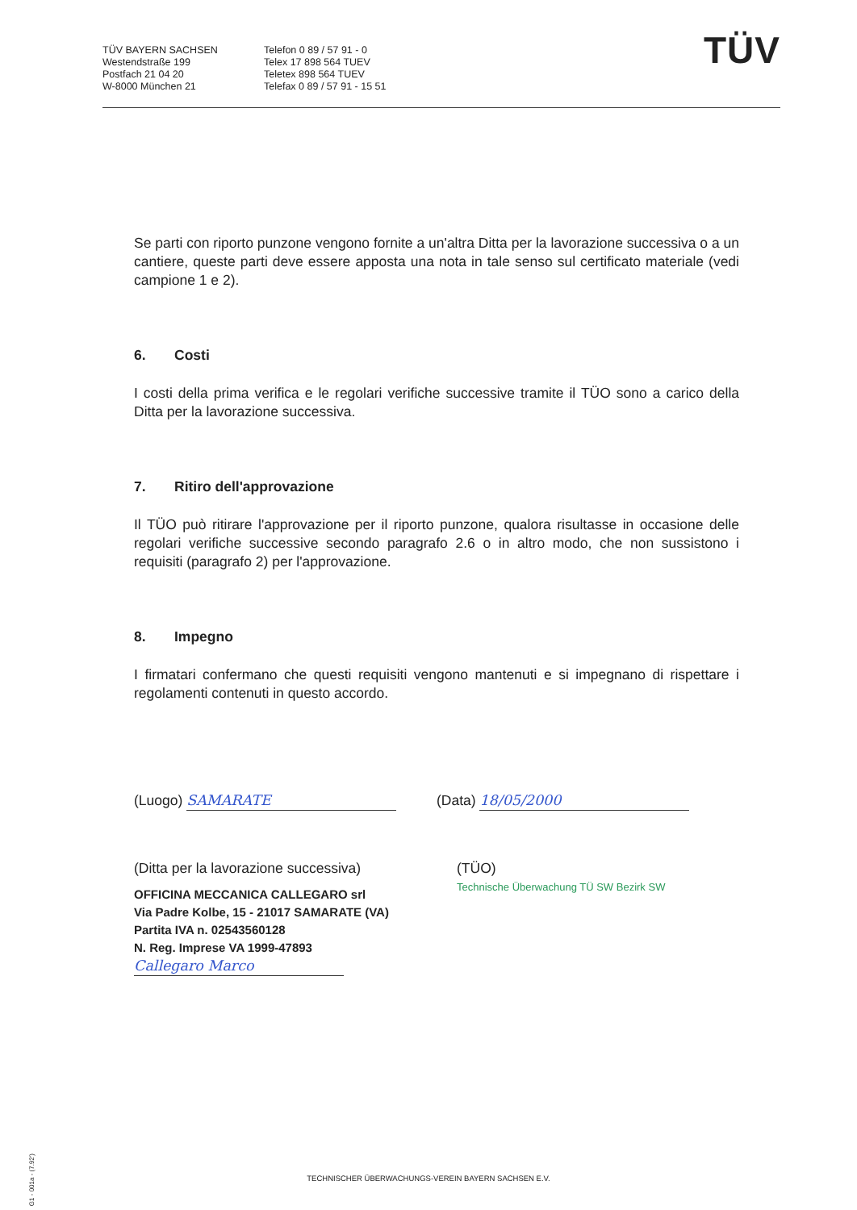TÜV BAYERN SACHSEN
Westendstraße 199
Postfach 21 04 20
W-8000 München 21
Telefon 0 89 / 57 91 - 0
Telex 17 898 564 TUEV
Teletex 898 564 TUEV
Telefax 0 89 / 57 91 - 15 51
TÜV
Se parti con riporto punzone vengono fornite a un'altra Ditta per la lavorazione successiva o a un cantiere, queste parti deve essere apposta una nota in tale senso sul certificato materiale (vedi campione 1 e 2).
6. Costi
I costi della prima verifica e le regolari verifiche successive tramite il TÜO sono a carico della Ditta per la lavorazione successiva.
7. Ritiro dell'approvazione
Il TÜO può ritirare l'approvazione per il riporto punzone, qualora risultasse in occasione delle regolari verifiche successive secondo paragrafo 2.6 o in altro modo, che non sussistono i requisiti (paragrafo 2) per l'approvazione.
8. Impegno
I firmatari confermano che questi requisiti vengono mantenuti e si impegnano di rispettare i regolamenti contenuti in questo accordo.
(Luogo) SAMARATE (Data) 18/05/2000
(Ditta per la lavorazione successiva)
OFFICINA MECCANICA CALLEGARO srl
Via Padre Kolbe, 15 - 21017 SAMARATE (VA)
Partita IVA n. 02543560128
N. Reg. Imprese VA 1999-47893
Callegaro Marco
(TÜO)
Technische Überwachung TÜ SW Bezirk SW
G1 - 001a - (7.92')
TECHNISCHER ÜBERWACHUNGS-VEREIN BAYERN SACHSEN E.V.